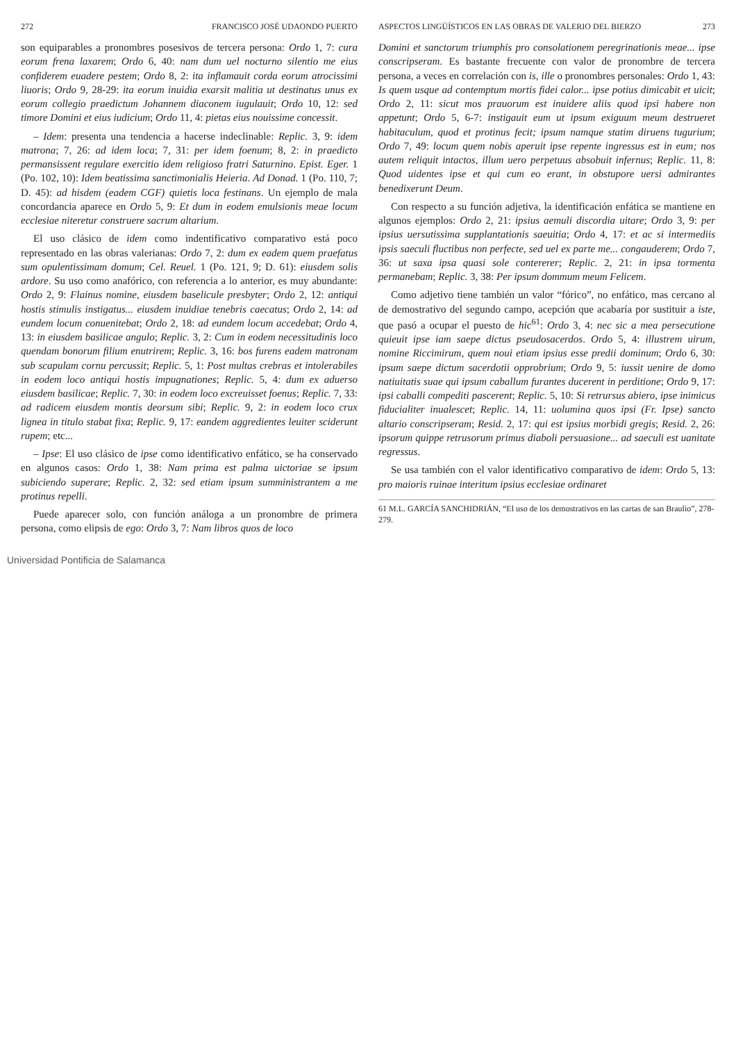272 FRANCISCO JOSÉ UDAONDO PUERTO
son equiparables a pronombres posesivos de tercera persona: Ordo 1, 7: cura eorum frena laxarem; Ordo 6, 40: nam dum uel nocturno silentio me eius confiderem euadere pestem; Ordo 8, 2: ita inflamauit corda eorum atrocissimi liuoris; Ordo 9, 28-29: ita eorum inuidia exarsit malitia ut destinatus unus ex eorum collegio praedictum Johannem diaconem iugulauit; Ordo 10, 12: sed timore Domini et eius iudicium; Ordo 11, 4: pietas eius nouissime concessit.
– Idem: presenta una tendencia a hacerse indeclinable: Replic. 3, 9: idem matrona; 7, 26: ad idem loca; 7, 31: per idem foenum; 8, 2: in praedicto permansissent regulare exercitio idem religioso fratri Saturnino. Epist. Eger. 1 (Po. 102, 10): Idem beatissima sanctimonialis Heieria. Ad Donad. 1 (Po. 110, 7; D. 45): ad hisdem (eadem CGF) quietis loca festinans. Un ejemplo de mala concordancia aparece en Ordo 5, 9: Et dum in eodem emulsionis meae locum ecclesiae niteretur construere sacrum altarium.
El uso clásico de idem como indentificativo comparativo está poco representado en las obras valerianas: Ordo 7, 2: dum ex eadem quem praefatus sum opulentissimam domum; Cel. Reuel. 1 (Po. 121, 9; D. 61): eiusdem solis ardore. Su uso como anafórico, con referencia a lo anterior, es muy abundante: Ordo 2, 9: Flainus nomine, eiusdem baselicule presbyter; Ordo 2, 12: antiqui hostis stimulis instigatus... eiusdem inuidiae tenebris caecatus; Ordo 2, 14: ad eundem locum conuenitebat; Ordo 2, 18: ad eundem locum accedebat; Ordo 4, 13: in eiusdem basilicae angulo; Replic. 3, 2: Cum in eodem necessitudinis loco quendam bonorum filium enutrirem; Replic. 3, 16: bos furens eadem matronam sub scapulam cornu percussit; Replic. 5, 1: Post multas crebras et intolerabiles in eodem loco antiqui hostis impugnationes; Replic. 5, 4: dum ex aduerso eiusdem basilicae; Replic. 7, 30: in eodem loco excreuisset foenus; Replic. 7, 33: ad radicem eiusdem montis deorsum sibi; Replic. 9, 2: in eodem loco crux lignea in titulo stabat fixa; Replic. 9, 17: eandem aggredientes leuiter sciderunt rupem; etc...
– Ipse: El uso clásico de ipse como identificativo enfático, se ha conservado en algunos casos: Ordo 1, 38: Nam prima est palma uictoriae se ipsum subiciendo superare; Replic. 2, 32: sed etiam ipsum sumministrantem a me protinus repelli.
Puede aparecer solo, con función análoga a un pronombre de primera persona, como elipsis de ego: Ordo 3, 7: Nam libros quos de loco
ASPECTOS LINGÜÍSTICOS EN LAS OBRAS DE VALERIO DEL BIERZO 273
Domini et sanctorum triumphis pro consolationem peregrinationis meae... ipse conscripseram. Es bastante frecuente con valor de pronombre de tercera persona, a veces en correlación con is, ille o pronombres personales: Ordo 1, 43: Is quem usque ad contemptum mortis fidei calor... ipse potius dimicabit et uicit; Ordo 2, 11: sicut mos prauorum est inuidere aliis quod ipsi habere non appetunt; Ordo 5, 6-7: instigauit eum ut ipsum exiguum meum destrueret habitaculum, quod et protinus fecit; ipsum namque statim diruens tugurium; Ordo 7, 49: locum quem nobis aperuit ipse repente ingressus est in eum; nos autem reliquit intactos, illum uero perpetuus absobuit infernus; Replic. 11, 8: Quod uidentes ipse et qui cum eo erant, in obstupore uersi admirantes benedixerunt Deum.
Con respecto a su función adjetiva, la identificación enfática se mantiene en algunos ejemplos: Ordo 2, 21: ipsius aemuli discordia uitare; Ordo 3, 9: per ipsius uersutissima supplantationis saeuitia; Ordo 4, 17: et ac si intermediis ipsis saeculi fluctibus non perfecte, sed uel ex parte me... congauderem; Ordo 7, 36: ut saxa ipsa quasi sole contererer; Replic. 2, 21: in ipsa tormenta permanebam; Replic. 3, 38: Per ipsum dommum meum Felicem.
Como adjetivo tiene también un valor “fórico”, no enfático, mas cercano al de demostrativo del segundo campo, acepción que acabaría por sustituir a iste, que pasó a ocupar el puesto de hic<sup>61</sup>: Ordo 3, 4: nec sic a mea persecutione quieuit ipse iam saepe dictus pseudosacerdos. Ordo 5, 4: illustrem uirum, nomine Riccimirum, quem noui etiam ipsius esse predii dominum; Ordo 6, 30: ipsum saepe dictum sacerdotii opprobrium; Ordo 9, 5: iussit uenire de domo natiuitatis suae qui ipsum caballum furantes ducerent in perditione; Ordo 9, 17: ipsi caballi compediti pascerent; Replic. 5, 10: Si retrursus abiero, ipse inimicus fiducialiter inualescet; Replic. 14, 11: uolumina quos ipsi (Fr. Ipse) sancto altario conscripseram; Resid. 2, 17: qui est ipsius morbidi gregis; Resid. 2, 26: ipsorum quippe retrusorum primus diaboli persuasione... ad saeculi est uanitate regressus.
Se usa también con el valor identificativo comparativo de idem: Ordo 5, 13: pro maioris ruinae interitum ipsius ecclesiae ordinaret
61 M.L. GARCÍA SANCHIDRIÁN, “El uso de los demostrativos en las cartas de san Braulio”, 278-279.
Universidad Pontificia de Salamanca